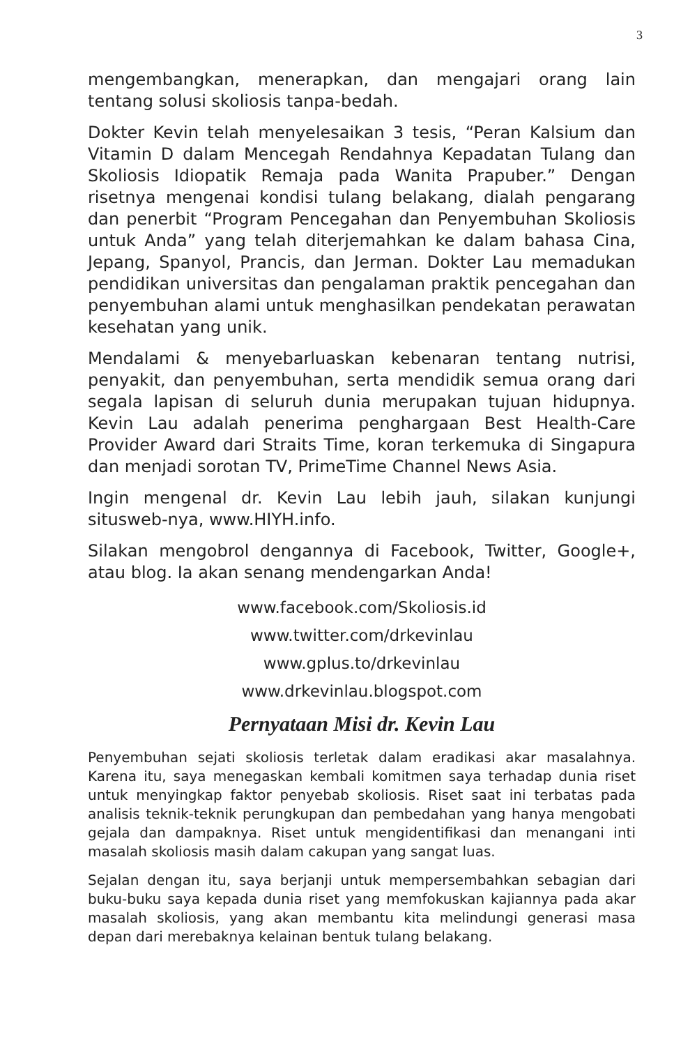3
mengembangkan, menerapkan, dan mengajari orang lain tentang solusi skoliosis tanpa-bedah.
Dokter Kevin telah menyelesaikan 3 tesis, “Peran Kalsium dan Vitamin D dalam Mencegah Rendahnya Kepadatan Tulang dan Skoliosis Idiopatik Remaja pada Wanita Prapuber.” Dengan risetnya mengenai kondisi tulang belakang, dialah pengarang dan penerbit “Program Pencegahan dan Penyembuhan Skoliosis untuk Anda” yang telah diterjemahkan ke dalam bahasa Cina, Jepang, Spanyol, Prancis, dan Jerman. Dokter Lau memadukan pendidikan universitas dan pengalaman praktik pencegahan dan penyembuhan alami untuk menghasilkan pendekatan perawatan kesehatan yang unik.
Mendalami & menyebarluaskan kebenaran tentang nutrisi, penyakit, dan penyembuhan, serta mendidik semua orang dari segala lapisan di seluruh dunia merupakan tujuan hidupnya. Kevin Lau adalah penerima penghargaan Best Health-Care Provider Award dari Straits Time, koran terkemuka di Singapura dan menjadi sorotan TV, PrimeTime Channel News Asia.
Ingin mengenal dr. Kevin Lau lebih jauh, silakan kunjungi situsweb-nya, www.HIYH.info.
Silakan mengobrol dengannya di Facebook, Twitter, Google+, atau blog. Ia akan senang mendengarkan Anda!
www.facebook.com/Skoliosis.id
www.twitter.com/drkevinlau
www.gplus.to/drkevinlau
www.drkevinlau.blogspot.com
Pernyataan Misi dr. Kevin Lau
Penyembuhan sejati skoliosis terletak dalam eradikasi akar masalahnya. Karena itu, saya menegaskan kembali komitmen saya terhadap dunia riset untuk menyingkap faktor penyebab skoliosis. Riset saat ini terbatas pada analisis teknik-teknik perungkupan dan pembedahan yang hanya mengobati gejala dan dampaknya. Riset untuk mengidentifikasi dan menangani inti masalah skoliosis masih dalam cakupan yang sangat luas.
Sejalan dengan itu, saya berjanji untuk mempersembahkan sebagian dari buku-buku saya kepada dunia riset yang memfokuskan kajiannya pada akar masalah skoliosis, yang akan membantu kita melindungi generasi masa depan dari merebaknya kelainan bentuk tulang belakang.